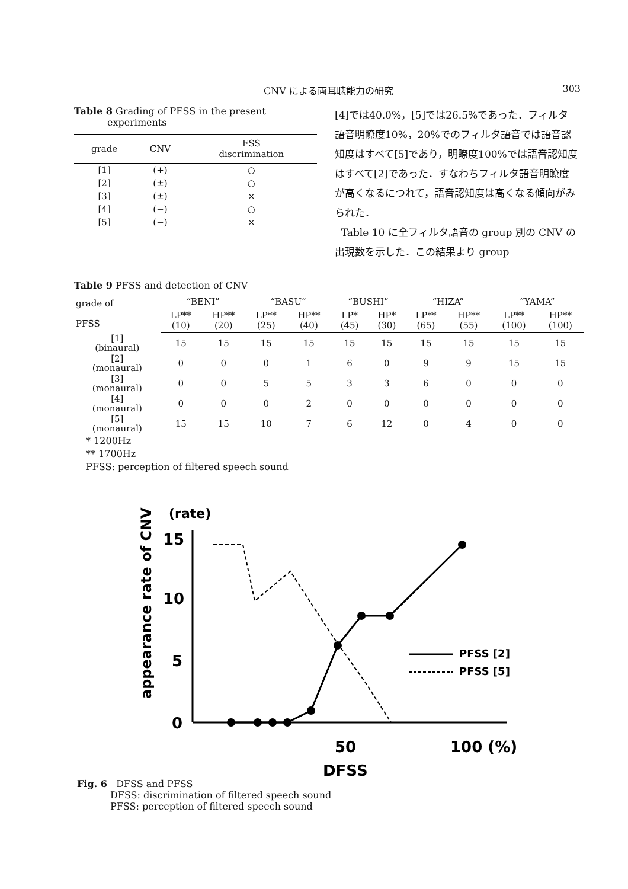CNV による両耳聴能力の研究 303
Table 8 Grading of PFSS in the present
experiments
| grade | CNV | FSS discrimination |
| --- | --- | --- |
| [1] | (+) | ○ |
| [2] | (±) | ○ |
| [3] | (±) | × |
| [4] | (−) | ○ |
| [5] | (−) | × |
[4]では40.0%，[5]では26.5%であった．フィルタ語音明瞭度10%，20%でのフィルタ語音では語音認知度はすべて[5]であり，明瞭度100%では語音認知度はすべて[2]であった．すなわちフィルタ語音明瞭度が高くなるにつれて，語音認知度は高くなる傾向がみられた．
Table 10 に全フィルタ語音の group 別の CNV の出現数を示した．この結果より group
Table 9 PFSS and detection of CNV
| grade of PFSS | “BENI” | | “BASU” | | “BUSHI” | | “HIZA” | | “YAMA” | |
| --- | --- | --- | --- | --- | --- | --- | --- | --- | --- | --- |
| | LP** (10) | HP** (20) | LP** (25) | HP** (40) | LP* (45) | HP* (30) | LP** (65) | HP** (55) | LP** (100) | HP** (100) |
| [1] (binaural) | 15 | 15 | 15 | 15 | 15 | 15 | 15 | 15 | 15 | 15 |
| [2] (monaural) | 0 | 0 | 0 | 1 | 6 | 0 | 9 | 9 | 15 | 15 |
| [3] (monaural) | 0 | 0 | 5 | 5 | 3 | 3 | 6 | 0 | 0 | 0 |
| [4] (monaural) | 0 | 0 | 0 | 2 | 0 | 0 | 0 | 0 | 0 | 0 |
| [5] (monaural) | 15 | 15 | 10 | 7 | 6 | 12 | 0 | 4 | 0 | 0 |
* 1200Hz
** 1700Hz
PFSS: perception of filtered speech sound
(rate)
15
10
5
0
appearance rate of CNV
50
100 (%)
DFSS
PFSS [2]
PFSS [5]
Fig. 6 DFSS and PFSS
DFSS: discrimination of filtered speech sound
PFSS: perception of filtered speech sound